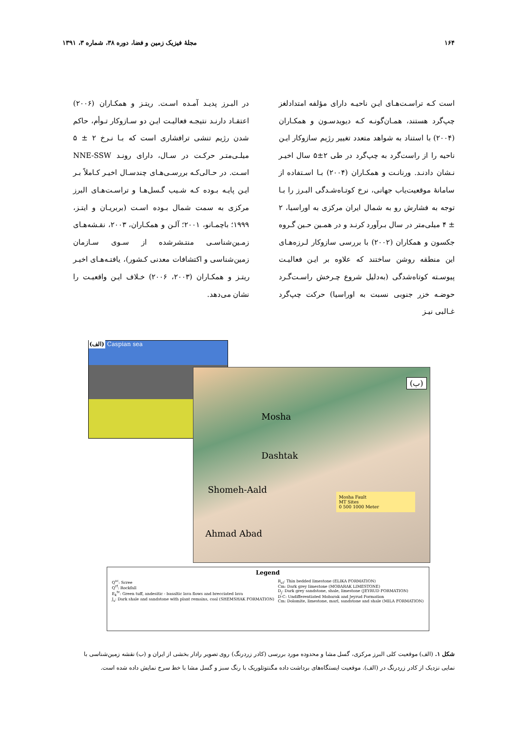۱۶۴ مجلهٔ فیزیک زمین و فضا، دوره ۳۸، شماره ۳، ۱۳۹۱
است کـه تراسـت‌هـای ایـن ناحیـه دارای مؤلفه امتدادلغز چپ‌گرد هستند، همـان‌گونـه کـه دیویدسـون و همکـاران (۲۰۰۴) با استناد به شواهد متعدد تغییر رژیم سازوکار ایـن ناحیه را از راست‌گرد به چپ‌گرد در طی ۲±۵ سال اخیـر نـشان دادنـد. ورنانـت و همکـاران (۲۰۰۴) بـا اسـتفاده از سامانهٔ موقعیت‌یاب جهانی، نرخ کوتـاه‌شـدگی البـرز را بـا توجه به فشارش رو به شمال ایران مرکزی به اوراسیا، ۲ ± ۴ میلی‌متر در سال بـرآورد کرنـد و در همـین حـین گـروه جکسون و همکاران (۲۰۰۲) با بررسی سازوکار لـرزه‌هـای این منطقه روشن ساختند که علاوه بر ایـن فعالیـت پیوسـته کوتاه‌شدگی (به‌دلیل شروع چـرخش راسـت‌گـرد حوضـه خزر جنوبی نسبت به اوراسیا) حرکت چپ‌گرد غـالبی نیـز
در البـرز پدیـد آمـده اسـت. ریتـز و همکـاران (۲۰۰۶) اعتقـاد دارنـد نتیجـه فعالیـت ایـن دو سـازوکار تـوأم، حاکم شدن رژیم تنشی ترافشاری است که بـا نـرخ ۲ ± ۵ میلـی‌متـر حرکـت در سـال، دارای رونـد NNE-SSW اسـت. در حـالی‌کـه بررسـی‌هـای چندسـال اخیـر کـاملاً بـر ایـن پایـه بـوده کـه شـیب گـسل‌هـا و تراسـت‌هـای البرز مرکزی به سمت شمال بـوده اسـت (بربریـان و ایتـز، ۱۹۹۹؛ باچمـانو، ۲۰۰۱؛ آلـن و همکـاران، ۲۰۰۳، نقـشه‌هـای زمـین‌شناسـی منتـشرشده از سـوی سـازمان زمین‌شناسی و اکتشافات معدنی کـشور)، یافتـه‌هـای اخیـر ریتـز و همکـاران (۲۰۰۳، ۲۰۰۶) خـلاف ایـن واقعیـت را نشان می‌دهد.
(الف) Caspian sea
(ب)
Mosha
Dashtak
Shomeh-Aald
Ahmad Abad
Mosha Fault
MT Sites
0 500 1000 Meter
Legend
Q<sup>sc</sup>: Scree
Q<sup>rf</sup>: Rockfall
E<sub>k</sub><sup>tv</sup>: Green tuff, andesitic - basaltic lava flows and brecciated lava
J<sub>s</sub>: Dark shale and sandstone with plant remains, coal (SHEMSHAK FORMATION)
R<sub>el</sub>: Thin bedded limestone (ELIKA FORMATION)
Cm: Dark grey limestone (MOBARAK LIMESTONE)
D<sub>j</sub>: Dark grey sandstone, shale, limestone (JEYRUD FORMATION)
D-C: Undifferentiated Mobarak and Jeyrud Formation
Cm: Dolomite, limestone, marl, sandstone and shale (MILA FORMATION)
شکل ۱. (الف) موقعیت کلی البرز مرکزی، گسل مشا و محدوده مورد بررسی (کادر زردرنگ) روی تصویر رادار بخشی از ایران و (ب) نقشه زمین‌شناسی با نمایی نزدیک از کادر زردرنگ در (الف). موقعیت ایستگاه‌های برداشت داده مگنتوتلوریک با رنگ سبز و گسل مشا با خط سرخ نمایش داده شده است.